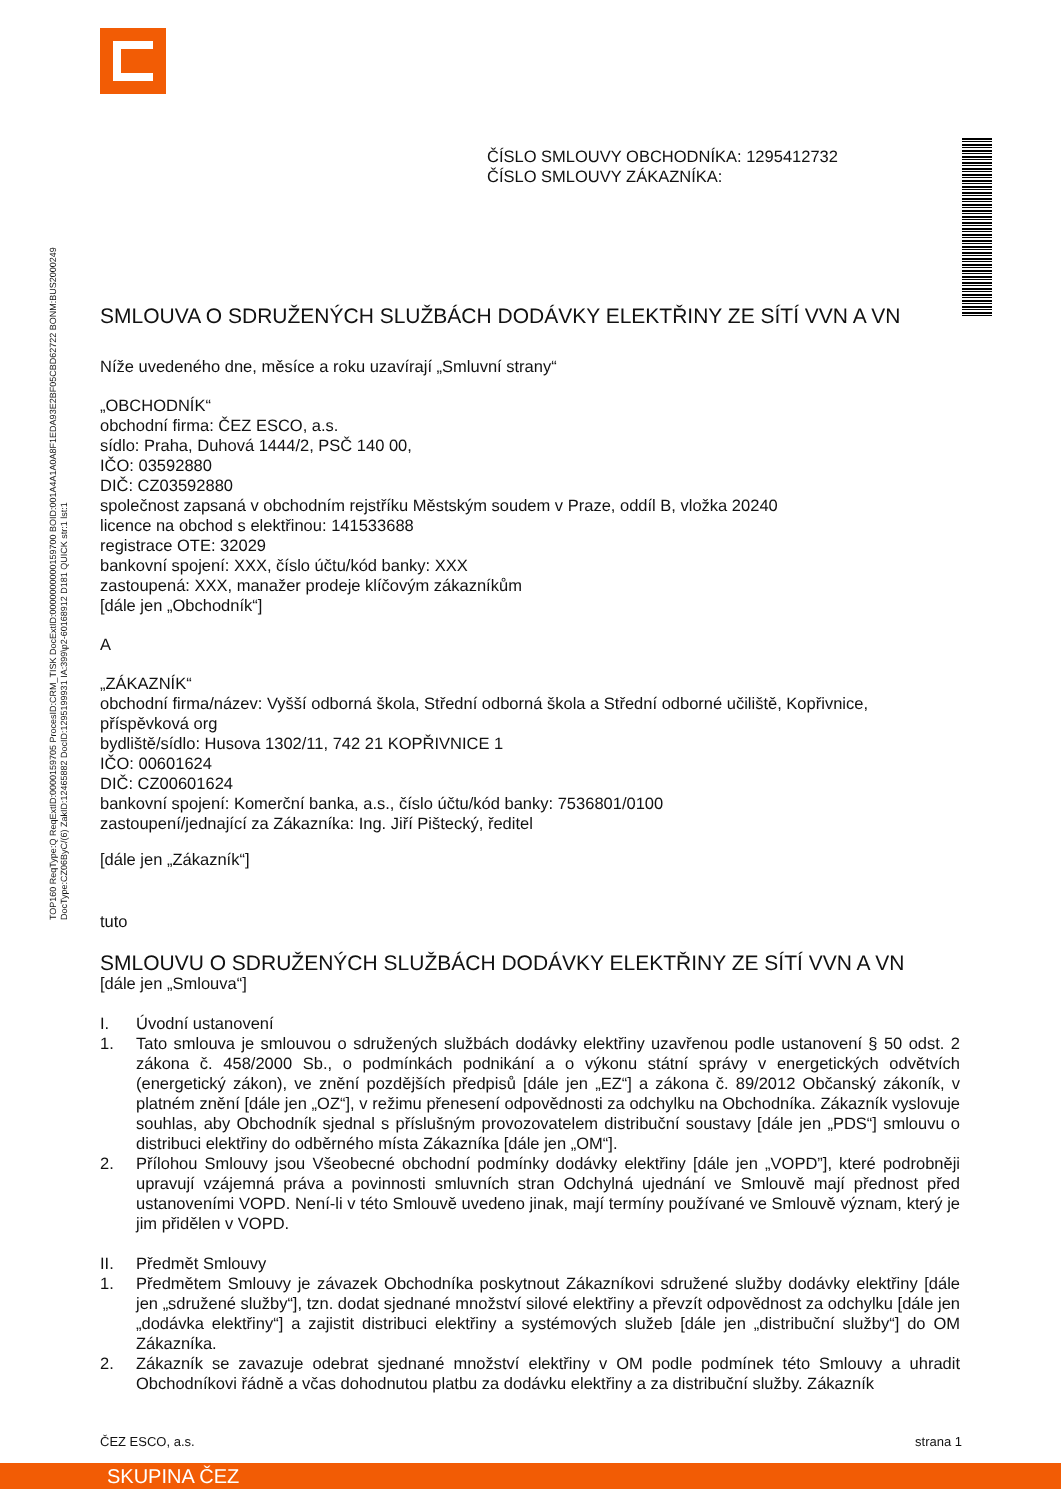TOP160 ReqType:Q ReqExtID:0000159705 ProcesID:CRM_TISK DocExtID:0000000000159700 BOID:001A4A1A0A8F1EDA93E2BF05CBD62722 BONM:BUS2000249 DocType:CZ06ByC/(6) ZakID:12465882 DocID:1295199931 IA:399\p2-60168912 D181 QUICK str:1 lst:1
ČÍSLO SMLOUVY OBCHODNÍKA: 1295412732
ČÍSLO SMLOUVY ZÁKAZNÍKA:
SMLOUVA O SDRUŽENÝCH SLUŽBÁCH DODÁVKY ELEKTŘINY ZE SÍTÍ VVN A VN
Níže uvedeného dne, měsíce a roku uzavírají „Smluvní strany“
„OBCHODNÍK“
obchodní firma: ČEZ ESCO, a.s.
sídlo: Praha, Duhová 1444/2, PSČ 140 00,
IČO: 03592880
DIČ: CZ03592880
společnost zapsaná v obchodním rejstříku Městským soudem v Praze, oddíl B, vložka 20240
licence na obchod s elektřinou: 141533688
registrace OTE: 32029
bankovní spojení: XXX, číslo účtu/kód banky: XXX
zastoupená: XXX, manažer prodeje klíčovým zákazníkům
[dále jen „Obchodník“]
A
„ZÁKAZNÍK“
obchodní firma/název: Vyšší odborná škola, Střední odborná škola a Střední odborné učiliště, Kopřivnice, příspěvková org
bydliště/sídlo: Husova 1302/11, 742 21 KOPŘIVNICE 1
IČO: 00601624
DIČ: CZ00601624
bankovní spojení: Komerční banka, a.s., číslo účtu/kód banky: 7536801/0100
zastoupení/jednající za Zákazníka: Ing. Jiří Pištecký, ředitel
[dále jen „Zákazník“]
tuto
SMLOUVU O SDRUŽENÝCH SLUŽBÁCH DODÁVKY ELEKTŘINY ZE SÍTÍ VVN A VN
[dále jen „Smlouva“]
I. Úvodní ustanovení
1. Tato smlouva je smlouvou o sdružených službách dodávky elektřiny uzavřenou podle ustanovení § 50 odst. 2 zákona č. 458/2000 Sb., o podmínkách podnikání a o výkonu státní správy v energetických odvětvích (energetický zákon), ve znění pozdějších předpisů [dále jen „EZ“] a zákona č. 89/2012 Občanský zákoník, v platném znění [dále jen „OZ“], v režimu přenesení odpovědnosti za odchylku na Obchodníka. Zákazník vyslovuje souhlas, aby Obchodník sjednal s příslušným provozovatelem distribuční soustavy [dále jen „PDS“] smlouvu o distribuci elektřiny do odběrného místa Zákazníka [dále jen „OM“].
2. Přílohou Smlouvy jsou Všeobecné obchodní podmínky dodávky elektřiny [dále jen „VOPD”], které podrobněji upravují vzájemná práva a povinnosti smluvních stran Odchylná ujednání ve Smlouvě mají přednost před ustanoveními VOPD. Není-li v této Smlouvě uvedeno jinak, mají termíny používané ve Smlouvě význam, který je jim přidělen v VOPD.
II. Předmět Smlouvy
1. Předmětem Smlouvy je závazek Obchodníka poskytnout Zákazníkovi sdružené služby dodávky elektřiny [dále jen „sdružené služby“], tzn. dodat sjednané množství silové elektřiny a převzít odpovědnost za odchylku [dále jen „dodávka elektřiny“] a zajistit distribuci elektřiny a systémových služeb [dále jen „distribuční služby“] do OM Zákazníka.
2. Zákazník se zavazuje odebrat sjednané množství elektřiny v OM podle podmínek této Smlouvy a uhradit Obchodníkovi řádně a včas dohodnutou platbu za dodávku elektřiny a za distribuční služby. Zákazník
ČEZ ESCO, a.s. strana 1
SKUPINA ČEZ